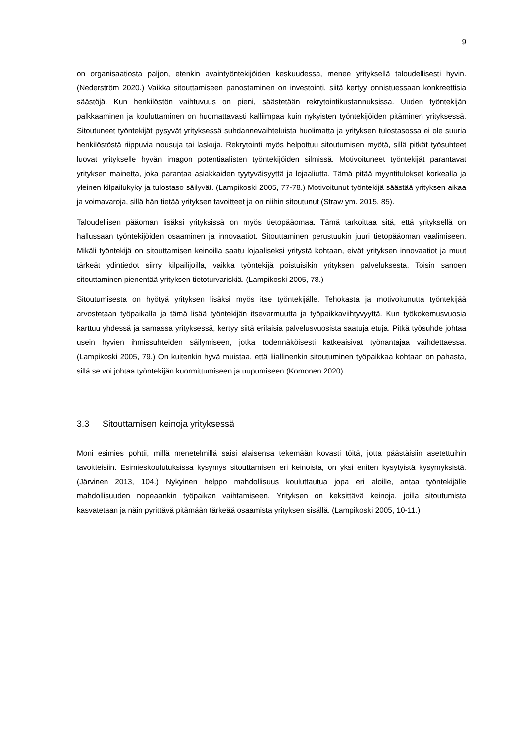9
on organisaatiosta paljon, etenkin avaintyöntekijöiden keskuudessa, menee yrityksellä taloudellisesti hyvin. (Nederström 2020.) Vaikka sitouttamiseen panostaminen on investointi, siitä kertyy onnistuessaan konkreettisia säästöjä. Kun henkilöstön vaihtuvuus on pieni, säästetään rekrytointikustannuksissa. Uuden työntekijän palkkaaminen ja kouluttaminen on huomattavasti kalliimpaa kuin nykyisten työntekijöiden pitäminen yrityksessä. Sitoutuneet työntekijät pysyvät yrityksessä suhdannevaihteluista huolimatta ja yrityksen tulostasossa ei ole suuria henkilöstöstä riippuvia nousuja tai laskuja. Rekrytointi myös helpottuu sitoutumisen myötä, sillä pitkät työsuhteet luovat yritykselle hyvän imagon potentiaalisten työntekijöiden silmissä. Motivoituneet työntekijät parantavat yrityksen mainetta, joka parantaa asiakkaiden tyytyväisyyttä ja lojaaliutta. Tämä pitää myyntitulokset korkealla ja yleinen kilpailukyky ja tulostaso säilyvät. (Lampikoski 2005, 77-78.) Motivoitunut työntekijä säästää yrityksen aikaa ja voimavaroja, sillä hän tietää yrityksen tavoitteet ja on niihin sitoutunut (Straw ym. 2015, 85).
Taloudellisen pääoman lisäksi yrityksissä on myös tietopääomaa. Tämä tarkoittaa sitä, että yrityksellä on hallussaan työntekijöiden osaaminen ja innovaatiot. Sitouttaminen perustuukin juuri tietopääoman vaalimiseen. Mikäli työntekijä on sitouttamisen keinoilla saatu lojaaliseksi yritystä kohtaan, eivät yrityksen innovaatiot ja muut tärkeät ydintiedot siirry kilpailijoilla, vaikka työntekijä poistuisikin yrityksen palveluksesta. Toisin sanoen sitouttaminen pienentää yrityksen tietoturvariskiä. (Lampikoski 2005, 78.)
Sitoutumisesta on hyötyä yrityksen lisäksi myös itse työntekijälle. Tehokasta ja motivoitunutta työntekijää arvostetaan työpaikalla ja tämä lisää työntekijän itsevarmuutta ja työpaikkaviihtyvyyttä. Kun työkokemusvuosia karttuu yhdessä ja samassa yrityksessä, kertyy siitä erilaisia palvelusvuosista saatuja etuja. Pitkä työsuhde johtaa usein hyvien ihmissuhteiden säilymiseen, jotka todennäköisesti katkeaisivat työnantajaa vaihdettaessa. (Lampikoski 2005, 79.) On kuitenkin hyvä muistaa, että liiallinenkin sitoutuminen työpaikkaa kohtaan on pahasta, sillä se voi johtaa työntekijän kuormittumiseen ja uupumiseen (Komonen 2020).
3.3 Sitouttamisen keinoja yrityksessä
Moni esimies pohtii, millä menetelmillä saisi alaisensa tekemään kovasti töitä, jotta päästäisiin asetettuihin tavoitteisiin. Esimieskoulutuksissa kysymys sitouttamisen eri keinoista, on yksi eniten kysytyistä kysymyksistä. (Järvinen 2013, 104.) Nykyinen helppo mahdollisuus kouluttautua jopa eri aloille, antaa työntekijälle mahdollisuuden nopeaankin työpaikan vaihtamiseen. Yrityksen on keksittävä keinoja, joilla sitoutumista kasvatetaan ja näin pyrittävä pitämään tärkeää osaamista yrityksen sisällä. (Lampikoski 2005, 10-11.)